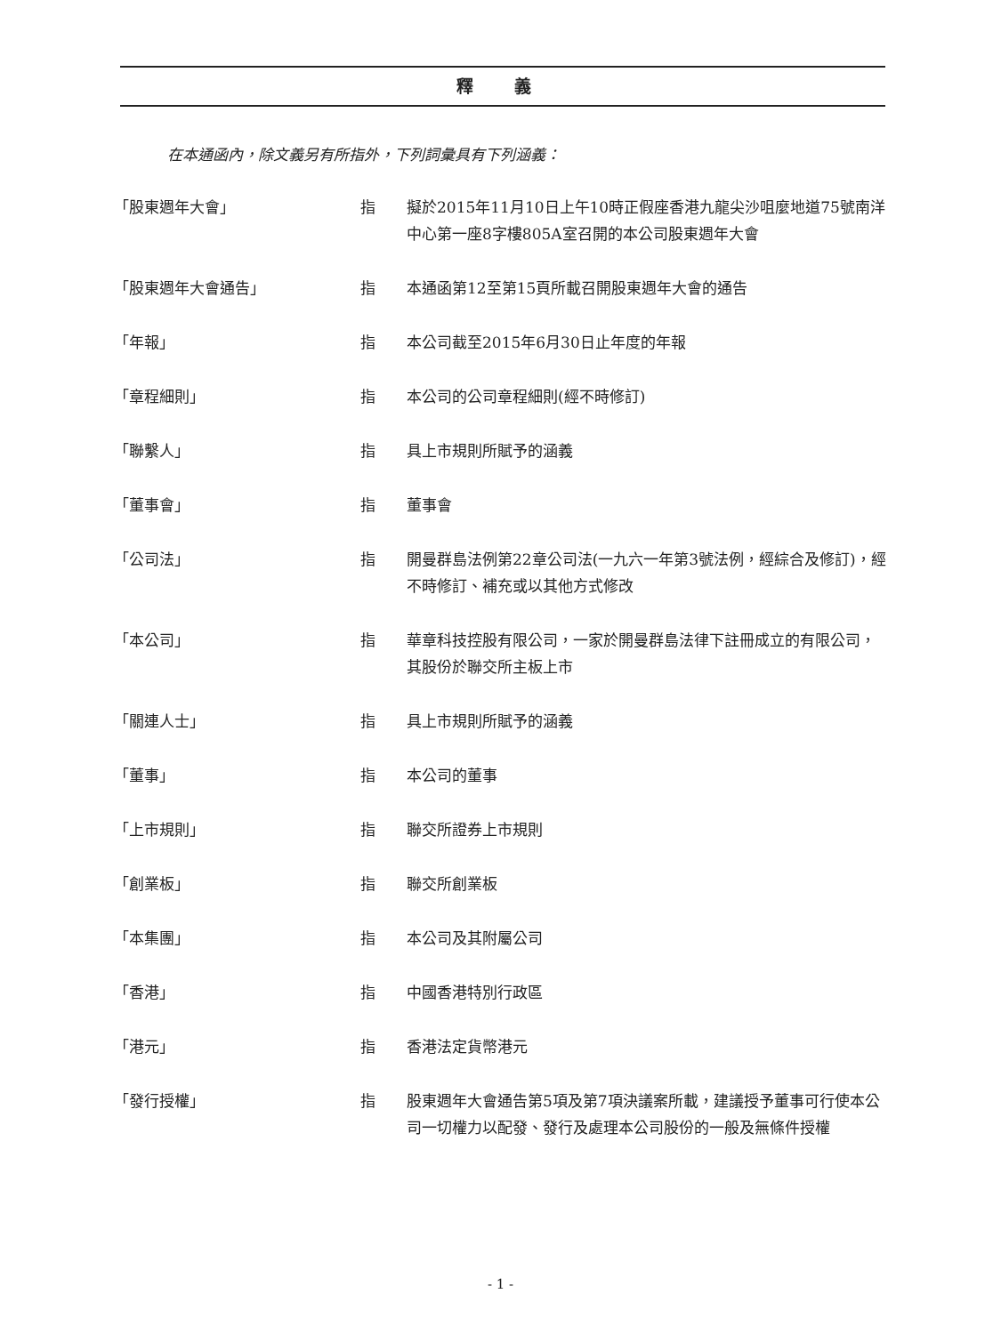釋 義
在本通函內，除文義另有所指外，下列詞彙具有下列涵義：
| 「股東週年大會」 | 指 | 擬於2015年11月10日上午10時正假座香港九龍尖沙咀麼地道75號南洋中心第一座8字樓805A室召開的本公司股東週年大會 |
| 「股東週年大會通告」 | 指 | 本通函第12至第15頁所載召開股東週年大會的通告 |
| 「年報」 | 指 | 本公司截至2015年6月30日止年度的年報 |
| 「章程細則」 | 指 | 本公司的公司章程細則(經不時修訂) |
| 「聯繫人」 | 指 | 具上市規則所賦予的涵義 |
| 「董事會」 | 指 | 董事會 |
| 「公司法」 | 指 | 開曼群島法例第22章公司法(一九六一年第3號法例，經綜合及修訂)，經不時修訂、補充或以其他方式修改 |
| 「本公司」 | 指 | 華章科技控股有限公司，一家於開曼群島法律下註冊成立的有限公司，其股份於聯交所主板上市 |
| 「關連人士」 | 指 | 具上市規則所賦予的涵義 |
| 「董事」 | 指 | 本公司的董事 |
| 「上市規則」 | 指 | 聯交所證券上市規則 |
| 「創業板」 | 指 | 聯交所創業板 |
| 「本集團」 | 指 | 本公司及其附屬公司 |
| 「香港」 | 指 | 中國香港特別行政區 |
| 「港元」 | 指 | 香港法定貨幣港元 |
| 「發行授權」 | 指 | 股東週年大會通告第5項及第7項決議案所載，建議授予董事可行使本公司一切權力以配發、發行及處理本公司股份的一般及無條件授權 |
- 1 -